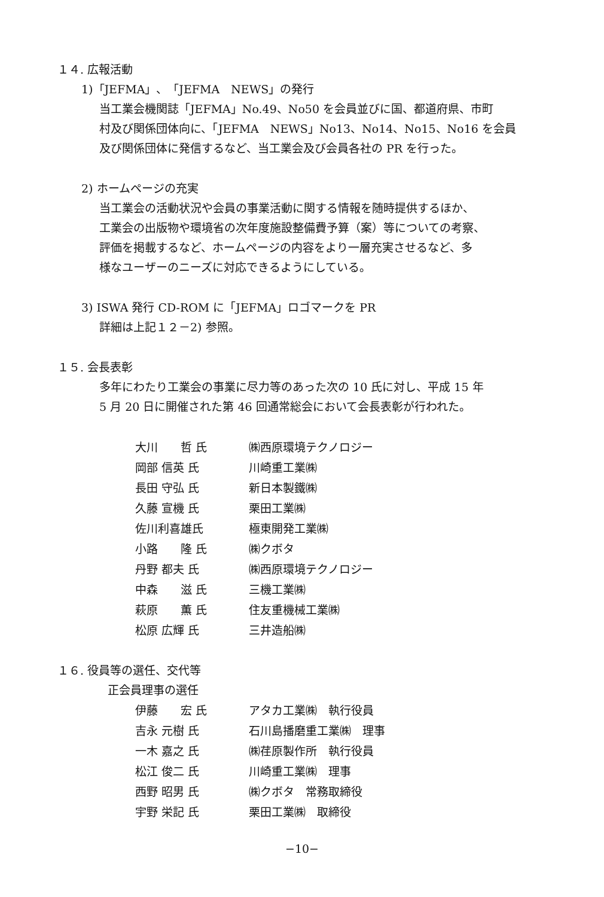１４. 広報活動
1)「JEFMA」、「JEFMA　NEWS」の発行
当工業会機関誌「JEFMA」No.49、No50 を会員並びに国、都道府県、市町
村及び関係団体向に、「JEFMA　NEWS」No13、No14、No15、No16 を会員
及び関係団体に発信するなど、当工業会及び会員各社の PR を行った。
2) ホームページの充実
当工業会の活動状況や会員の事業活動に関する情報を随時提供するほか、
工業会の出版物や環境省の次年度施設整備費予算（案）等についての考察、
評価を掲載するなど、ホームページの内容をより一層充実させるなど、多
様なユーザーのニーズに対応できるようにしている。
3) ISWA 発行 CD-ROM に「JEFMA」ロゴマークを PR
詳細は上記１２－2) 参照。
１５. 会長表彰
多年にわたり工業会の事業に尽力等のあった次の 10 氏に対し、平成 15 年
5 月 20 日に開催された第 46 回通常総会において会長表彰が行われた。
| 大川 哲 氏 | ㈱西原環境テクノロジー |
| 岡部 信英 氏 | 川崎重工業㈱ |
| 長田 守弘 氏 | 新日本製鐵㈱ |
| 久藤 宣機 氏 | 栗田工業㈱ |
| 佐川利喜雄氏 | 極東開発工業㈱ |
| 小路 隆 氏 | ㈱クボタ |
| 丹野 都夫 氏 | ㈱西原環境テクノロジー |
| 中森 滋 氏 | 三機工業㈱ |
| 萩原 薫 氏 | 住友重機械工業㈱ |
| 松原 広輝 氏 | 三井造船㈱ |
１６. 役員等の選任、交代等
正会員理事の選任
| 伊藤 宏 氏 | アタカ工業㈱ 執行役員 |
| 吉永 元樹 氏 | 石川島播磨重工業㈱ 理事 |
| 一木 嘉之 氏 | ㈱荏原製作所 執行役員 |
| 松江 俊二 氏 | 川崎重工業㈱ 理事 |
| 西野 昭男 氏 | ㈱クボタ 常務取締役 |
| 宇野 栄記 氏 | 栗田工業㈱ 取締役 |
−10−